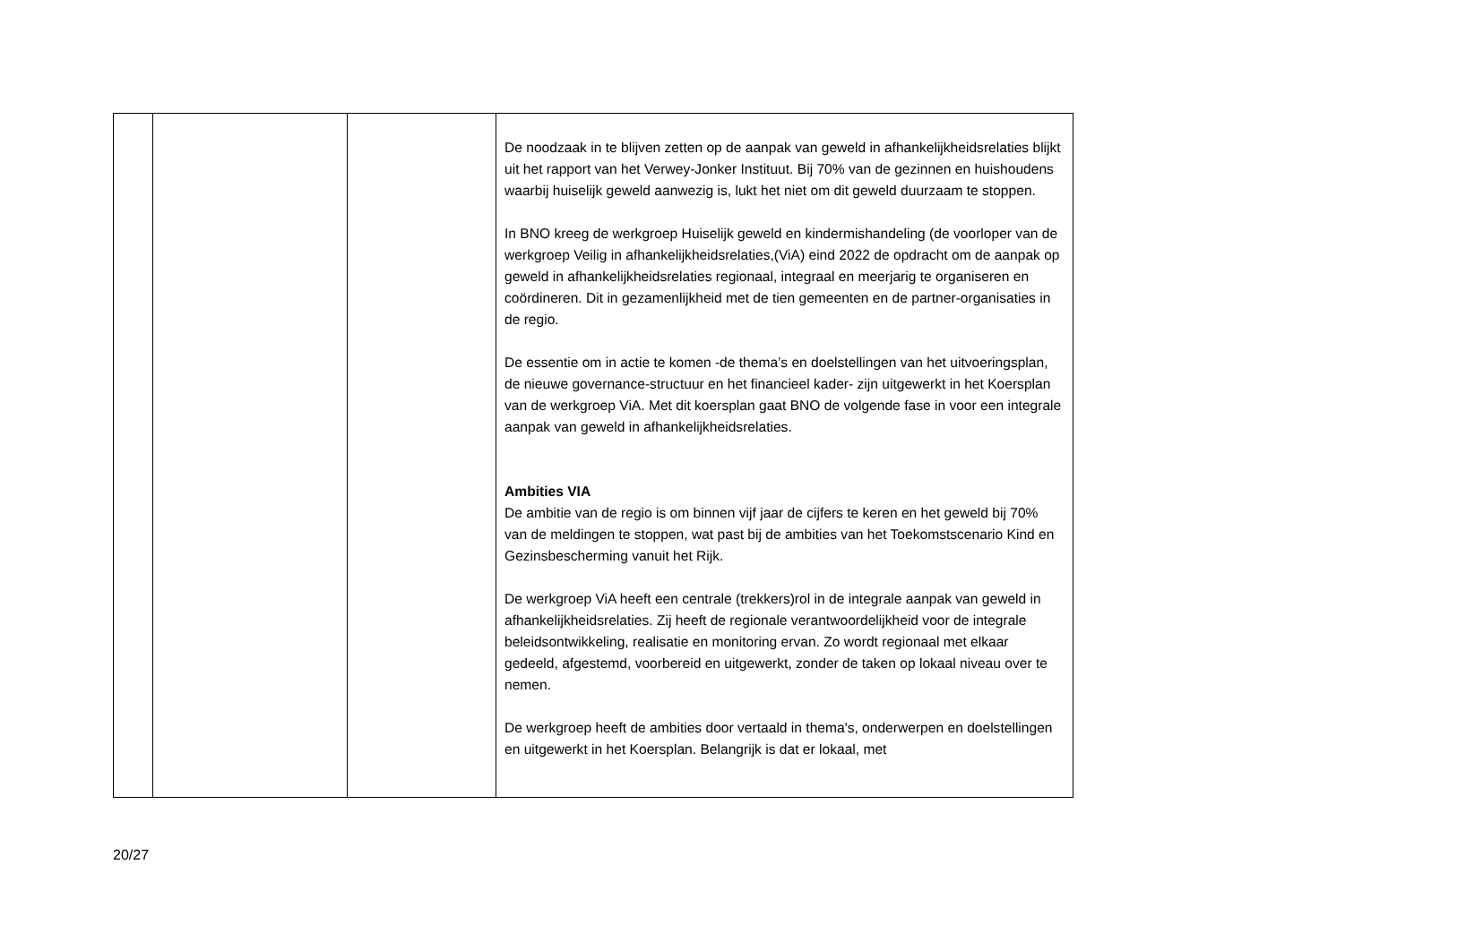| | | | De noodzaak in te blijven zetten op de aanpak van geweld in afhankelijkheidsrelaties blijkt uit het rapport van het Verwey-Jonker Instituut. Bij 70% van de gezinnen en huishoudens waarbij huiselijk geweld aanwezig is, lukt het niet om dit geweld duurzaam te stoppen. In BNO kreeg de werkgroep Huiselijk geweld en kindermishandeling (de voorloper van de werkgroep Veilig in afhankelijkheidsrelaties,(ViA) eind 2022 de opdracht om de aanpak op geweld in afhankelijkheidsrelaties regionaal, integraal en meerjarig te organiseren en coördineren. Dit in gezamenlijkheid met de tien gemeenten en de partner-organisaties in de regio. De essentie om in actie te komen -de thema’s en doelstellingen van het uitvoeringsplan, de nieuwe governance-structuur en het financieel kader- zijn uitgewerkt in het Koersplan van de werkgroep ViA. Met dit koersplan gaat BNO de volgende fase in voor een integrale aanpak van geweld in afhankelijkheidsrelaties. Ambities VIA De ambitie van de regio is om binnen vijf jaar de cijfers te keren en het geweld bij 70% van de meldingen te stoppen, wat past bij de ambities van het Toekomstscenario Kind en Gezinsbescherming vanuit het Rijk. De werkgroep ViA heeft een centrale (trekkers)rol in de integrale aanpak van geweld in afhankelijkheidsrelaties. Zij heeft de regionale verantwoordelijkheid voor de integrale beleidsontwikkeling, realisatie en monitoring ervan. Zo wordt regionaal met elkaar gedeeld, afgestemd, voorbereid en uitgewerkt, zonder de taken op lokaal niveau over te nemen. De werkgroep heeft de ambities door vertaald in thema's, onderwerpen en doelstellingen en uitgewerkt in het Koersplan. Belangrijk is dat er lokaal, met |
20/27